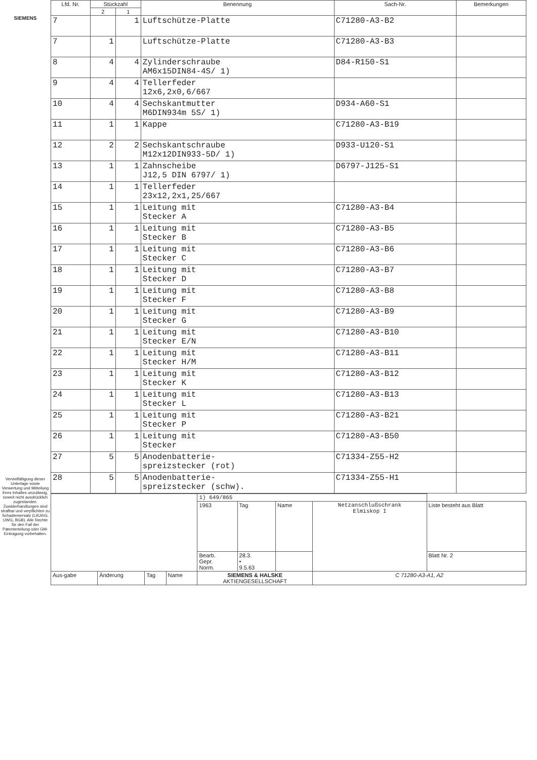SIEMENS
Vervielfältigung dieser Unterlage sowie Verwertung und Mitteilung ihres Inhaltes unzulässig, soweit nicht ausdrücklich zugestanden. Zuwiderhandlungen sind strafbar und verpflichten zu Schadensersatz (LitUrhG, UWG, BGB). Alle Rechte für den Fall der Patenterteilung oder GM-Eintragung vorbehalten.
| Lfd. Nr. | Stückzahl | | Benennung | Sach-Nr. | Bemerkungen |
| --- | --- | --- | --- | --- | --- |
| | 2 | 1 | | | |
| 7 | | 1 | Luftschütze-Platte | C71280-A3-B2 | |
| 7 | 1 | | Luftschütze-Platte | C71280-A3-B3 | |
| 8 | 4 | 4 | Zylinderschraube AM6x15DIN84-4S/ 1) | D84-R150-S1 | |
| 9 | 4 | 4 | Tellerfeder 12x6,2x0,6/667 | | |
| 10 | 4 | 4 | Sechskantmutter M6DIN934m 5S/ 1) | D934-A60-S1 | |
| 11 | 1 | 1 | Kappe | C71280-A3-B19 | |
| 12 | 2 | 2 | Sechskantschraube M12x12DIN933-5D/ 1) | D933-U120-S1 | |
| 13 | 1 | 1 | Zahnscheibe J12,5 DIN 6797/ 1) | D6797-J125-S1 | |
| 14 | 1 | 1 | Tellerfeder 23x12,2x1,25/667 | | |
| 15 | 1 | 1 | Leitung mit Stecker A | C71280-A3-B4 | |
| 16 | 1 | 1 | Leitung mit Stecker B | C71280-A3-B5 | |
| 17 | 1 | 1 | Leitung mit Stecker C | C71280-A3-B6 | |
| 18 | 1 | 1 | Leitung mit Stecker D | C71280-A3-B7 | |
| 19 | 1 | 1 | Leitung mit Stecker F | C71280-A3-B8 | |
| 20 | 1 | 1 | Leitung mit Stecker G | C71280-A3-B9 | |
| 21 | 1 | 1 | Leitung mit Stecker E/N | C71280-A3-B10 | |
| 22 | 1 | 1 | Leitung mit Stecker H/M | C71280-A3-B11 | |
| 23 | 1 | 1 | Leitung mit Stecker K | C71280-A3-B12 | |
| 24 | 1 | 1 | Leitung mit Stecker L | C71280-A3-B13 | |
| 25 | 1 | 1 | Leitung mit Stecker P | C71280-A3-B21 | |
| 26 | 1 | 1 | Leitung mit Stecker | C71280-A3-B50 | |
| 27 | 5 | 5 | Anodenbatterie- spreizstecker (rot) | C71334-Z55-H2 | |
| 28 | 5 | 5 | Anodenbatterie- spreizstecker (schw). | C71334-Z55-H1 | |
| | | | | 1) 649/865 | | | | |
| | | | | 1963 | Tag | Name | Netzanschlußschrank Elmiskop I | Liste besteht aus Blatt |
| | | | | Bearb. Gepr. Norm. | 28.3. • 9.5.63 | | | Blatt Nr. 2 |
| Aus-gabe | Änderung | Tag | Name | SIEMENS & HALSKE AKTIENGESELLSCHAFT | | | C 71280-A3-A1, A2 | |